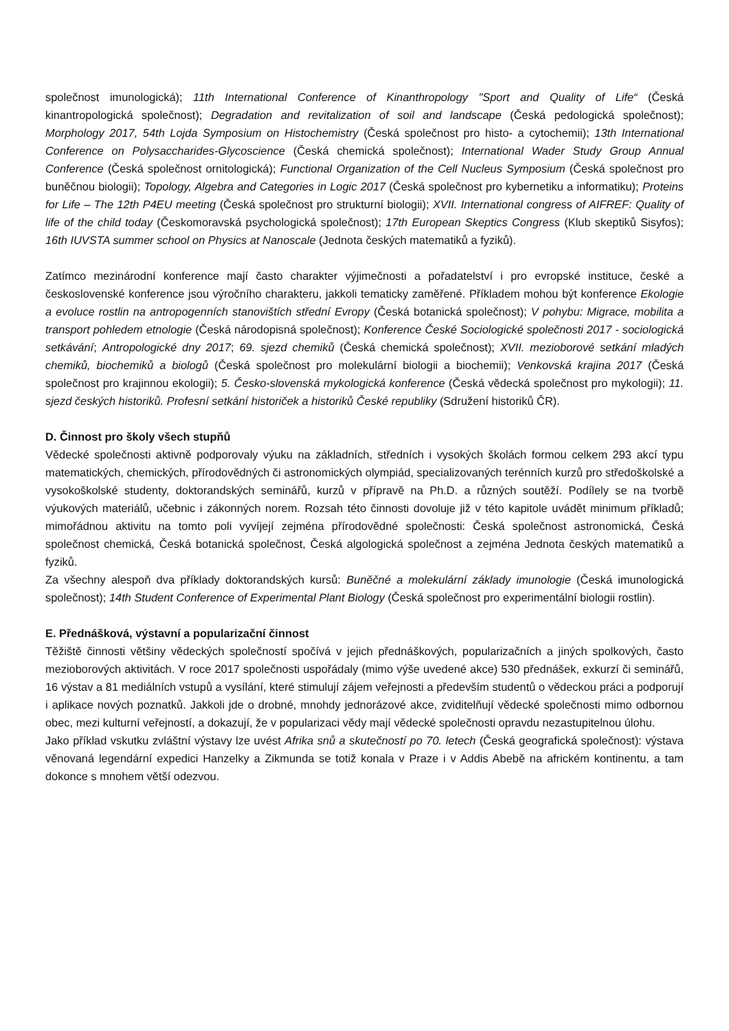společnost imunologická); 11th International Conference of Kinanthropology "Sport and Quality of Life“ (Česká kinantropologická společnost); Degradation and revitalization of soil and landscape (Česká pedologická společnost); Morphology 2017, 54th Lojda Symposium on Histochemistry (Česká společnost pro histo- a cytochemii); 13th International Conference on Polysaccharides-Glycoscience (Česká chemická společnost); International Wader Study Group Annual Conference (Česká společnost ornitologická); Functional Organization of the Cell Nucleus Symposium (Česká společnost pro buněčnou biologii); Topology, Algebra and Categories in Logic 2017 (Česká společnost pro kybernetiku a informatiku); Proteins for Life – The 12th P4EU meeting (Česká společnost pro strukturní biologii); XVII. International congress of AIFREF: Quality of life of the child today (Českomoravská psychologická společnost); 17th European Skeptics Congress (Klub skeptiků Sisyfos); 16th IUVSTA summer school on Physics at Nanoscale (Jednota českých matematiků a fyziků).
Zatímco mezinárodní konference mají často charakter výjimečnosti a pořadatelství i pro evropské instituce, české a československé konference jsou výročního charakteru, jakkoli tematicky zaměřené. Příkladem mohou být konference Ekologie a evoluce rostlin na antropogenních stanovištích střední Evropy (Česká botanická společnost); V pohybu: Migrace, mobilita a transport pohledem etnologie (Česká národopisná společnost); Konference České Sociologické společnosti 2017 - sociologická setkávání; Antropologické dny 2017; 69. sjezd chemiků (Česká chemická společnost); XVII. mezioborové setkání mladých chemiků, biochemiků a biologů (Česká společnost pro molekulární biologii a biochemii); Venkovská krajina 2017 (Česká společnost pro krajinnou ekologii); 5. Česko-slovenská mykologická konference (Česká vědecká společnost pro mykologii); 11. sjezd českých historiků. Profesní setkání historiček a historiků České republiky (Sdružení historiků ČR).
D. Činnost pro školy všech stupňů
Vědecké společnosti aktivně podporovaly výuku na základních, středních i vysokých školách formou celkem 293 akcí typu matematických, chemických, přírodovědných či astronomických olympiád, specializovaných terénních kurzů pro středoškolské a vysokoškolské studenty, doktorandských seminářů, kurzů v přípravě na Ph.D. a různých soutěží. Podílely se na tvorbě výukových materiálů, učebnic i zákonných norem. Rozsah této činnosti dovoluje již v této kapitole uvádět minimum příkladů; mimořádnou aktivitu na tomto poli vyvíjejí zejména přírodovědné společnosti: Česká společnost astronomická, Česká společnost chemická, Česká botanická společnost, Česká algologická společnost a zejména Jednota českých matematiků a fyziků.
Za všechny alespoň dva příklady doktorandských kursů: Buněčné a molekulární základy imunologie (Česká imunologická společnost); 14th Student Conference of Experimental Plant Biology (Česká společnost pro experimentální biologii rostlin).
E. Přednášková, výstavní a popularizační činnost
Těžiště činnosti většiny vědeckých společností spočívá v jejich přednáškových, popularizačních a jiných spolkových, často mezioborových aktivitách. V roce 2017 společnosti uspořádaly (mimo výše uvedené akce) 530 přednášek, exkurzí či seminářů, 16 výstav a 81 mediálních vstupů a vysílání, které stimulují zájem veřejnosti a především studentů o vědeckou práci a podporují i aplikace nových poznatků. Jakkoli jde o drobné, mnohdy jednorázové akce, zviditelňují vědecké společnosti mimo odbornou obec, mezi kulturní veřejností, a dokazují, že v popularizaci vědy mají vědecké společnosti opravdu nezastupitelnou úlohu.
Jako příklad vskutku zvláštní výstavy lze uvést Afrika snů a skutečností po 70. letech (Česká geografická společnost): výstava věnovaná legendární expedici Hanzelky a Zikmunda se totiž konala v Praze i v Addis Abebě na africkém kontinentu, a tam dokonce s mnohem větší odezvou.